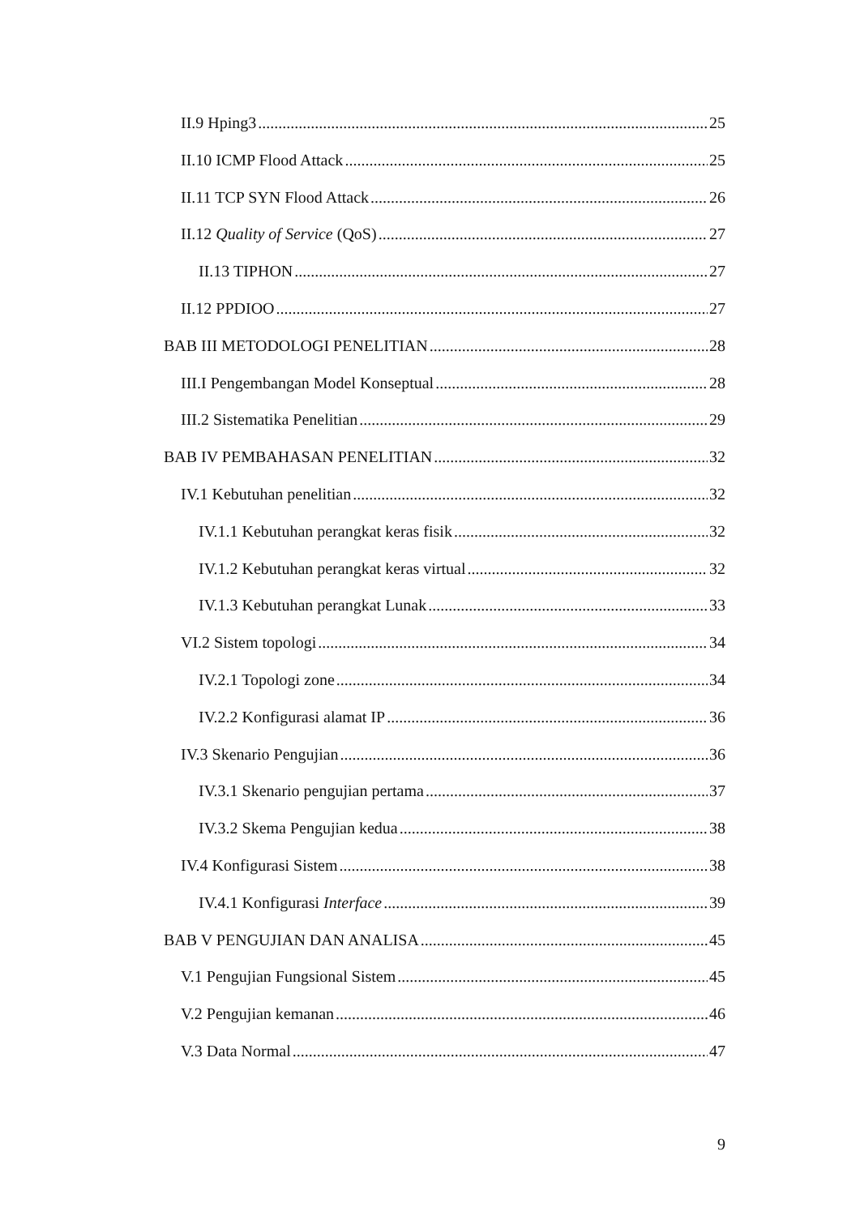II.9 Hping3 25
II.10 ICMP Flood Attack 25
II.11 TCP SYN Flood Attack 26
II.12 Quality of Service (QoS) 27
II.13 TIPHON 27
II.12 PPDIOO 27
BAB III METODOLOGI PENELITIAN 28
III.I Pengembangan Model Konseptual 28
III.2 Sistematika Penelitian 29
BAB IV PEMBAHASAN PENELITIAN 32
IV.1 Kebutuhan penelitian 32
IV.1.1 Kebutuhan perangkat keras fisik 32
IV.1.2 Kebutuhan perangkat keras virtual 32
IV.1.3 Kebutuhan perangkat Lunak 33
VI.2 Sistem topologi 34
IV.2.1 Topologi zone 34
IV.2.2 Konfigurasi alamat IP 36
IV.3 Skenario Pengujian 36
IV.3.1 Skenario pengujian pertama 37
IV.3.2 Skema Pengujian kedua 38
IV.4 Konfigurasi Sistem 38
IV.4.1 Konfigurasi Interface 39
BAB V PENGUJIAN DAN ANALISA 45
V.1 Pengujian Fungsional Sistem 45
V.2 Pengujian kemanan 46
V.3 Data Normal 47
9